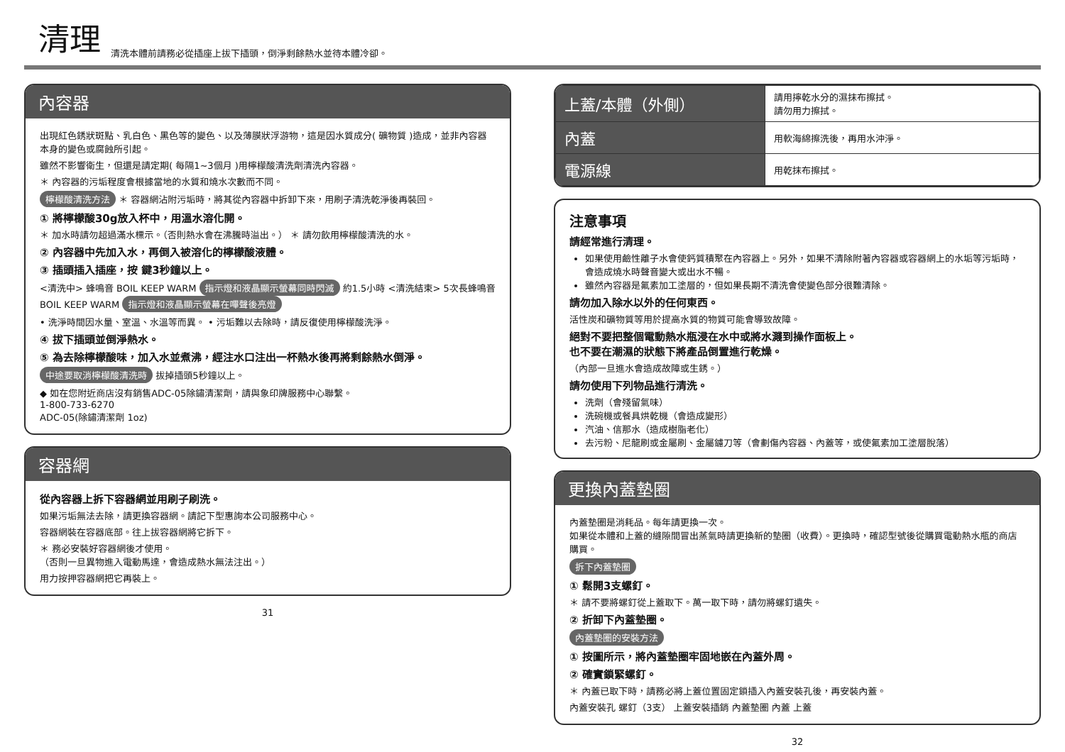清理
清洗本體前請務必從插座上拔下插頭，倒淨剩餘熱水並待本體冷卻。
內容器
出現紅色銹狀斑點、乳白色、黑色等的變色、以及薄膜狀浮游物，這是因水質成分( 礦物質 )造成，並非內容器本身的變色或腐蝕所引起。
雖然不影響衛生，但還是請定期( 每隔1~3個月 )用檸檬酸清洗劑清洗內容器。
＊ 內容器的污垢程度會根據當地的水質和燒水次數而不同。
檸檬酸清洗方法 ＊ 容器網沾附污垢時，將其從內容器中拆卸下來，用刷子清洗乾淨後再裝回。
① 將檸檬酸30g放入杯中，用溫水溶化開。
＊ 加水時請勿超過滿水標示。（否則熱水會在沸騰時溢出。） ＊ 請勿飲用檸檬酸清洗的水。
② 內容器中先加入水，再倒入被溶化的檸檬酸液體。
③ 插頭插入插座，按 鍵3秒鐘以上。
<清洗中> 蜂鳴音 BOIL KEEP WARM 指示燈和液晶顯示螢幕同時閃滅 約1.5小時 <清洗結束> 5次長蜂鳴音 BOIL KEEP WARM 指示燈和液晶顯示螢幕在嗶聲後亮燈
• 洗淨時間因水量、室溫、水溫等而異。 • 污垢難以去除時，請反復使用檸檬酸洗淨。
④ 拔下插頭並倒淨熱水。
⑤ 為去除檸檬酸味，加入水並煮沸，經注水口注出一杯熱水後再將剩餘熱水倒淨。
中途要取消檸檬酸清洗時 拔掉插頭5秒鐘以上。
◆ 如在您附近商店沒有銷售ADC-05除鏽清潔劑，請與象印牌服務中心聯繫。
1-800-733-6270
ADC-05(除鏽清潔劑 1oz)
容器網
從內容器上拆下容器網並用刷子刷洗。
如果污垢無法去除，請更換容器網。請記下型惠詢本公司服務中心。
容器網裝在容器底部。往上拔容器網將它拆下。
＊ 務必安裝好容器網後才使用。
（否則一旦異物進入電動馬達，會造成熱水無法注出。）
用力按押容器網把它再裝上。
31
| 上蓋/本體（外側） | 請用擰乾水分的濕抹布擦拭。 請勿用力擦拭。 |
| 內蓋 | 用軟海綿擦洗後，再用水沖淨。 |
| 電源線 | 用乾抹布擦拭。 |
注意事項
請經常進行清理。
如果使用鹼性離子水會使鈣質積聚在內容器上。另外，如果不清除附著內容器或容器網上的水垢等污垢時，會造成燒水時聲音變大或出水不暢。
雖然內容器是氟素加工塗層的，但如果長期不清洗會使變色部分很難清除。
請勿加入除水以外的任何東西。
活性炭和礦物質等用於提高水質的物質可能會導致故障。
絕對不要把整個電動熱水瓶浸在水中或將水濺到操作面板上。
也不要在潮濕的狀態下將產品倒置進行乾燥。
（內部一旦進水會造成故障或生銹。）
請勿使用下列物品進行清洗。
洗劑（會殘留氣味）
洗碗機或餐具烘乾機（會造成變形）
汽油、信那水（造成樹脂老化）
去污粉、尼龍刷或金屬刷、金屬鑢刀等（會劃傷內容器、內蓋等，或使氟素加工塗層脫落）
更換內蓋墊圈
內蓋墊圈是消耗品。每年請更換一次。
如果從本體和上蓋的縫隙間冒出蒸氣時請更換新的墊圈（收費）。更換時，確認型號後從購買電動熱水瓶的商店購買。
拆下內蓋墊圈
① 鬆開3支螺釘。
＊ 請不要將螺釘從上蓋取下。萬一取下時，請勿將螺釘遺失。
② 折卸下內蓋墊圈。
內蓋墊圈的安裝方法
① 按圖所示，將內蓋墊圈牢固地嵌在內蓋外周。
② 確實鎖緊螺釘。
＊ 內蓋已取下時，請務必將上蓋位置固定鎖插入內蓋安裝孔後，再安裝內蓋。
內蓋安裝孔 螺釘（3支） 上蓋安裝插銷 內蓋墊圈 內蓋 上蓋
32